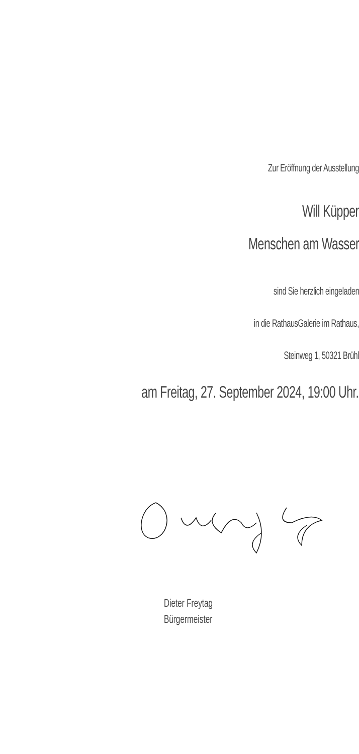Zur Eröffnung der Ausstellung
Will Küpper
Menschen am Wasser
sind Sie herzlich eingeladen
in die RathausGalerie im Rathaus,
Steinweg 1, 50321 Brühl
am Freitag, 27. September 2024, 19:00 Uhr.
Dieter Freytag
Bürgermeister